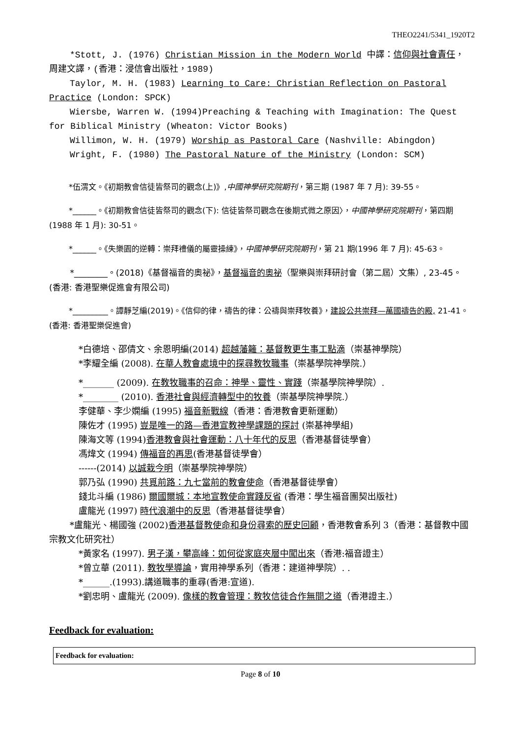THEO2241/5341_1920T2
*Stott, J. (1976) Christian Mission in the Modern World 中譯：信仰與社會責任，周建文譯，(香港：浸信會出版社，1989)
Taylor, M. H. (1983) Learning to Care: Christian Reflection on Pastoral Practice (London: SPCK)
Wiersbe, Warren W. (1994)Preaching & Teaching with Imagination: The Quest for Biblical Ministry (Wheaton: Victor Books)
Willimon, W. H. (1979) Worship as Pastoral Care (Nashville: Abingdon)
Wright, F. (1980) The Pastoral Nature of the Ministry (London: SCM)
   *伍渭文。《初期教會信徒皆祭司的觀念(上)》,中國神學研究院期刊，第三期 (1987 年 7 月): 39-55。
   *______。《初期教會信徒皆祭司的觀念(下): 信徒皆祭司觀念在後期式微之原因〉，中國神學研究院期刊，第四期(1988 年 1 月): 30-51。
   *______。《失樂園的逆轉：崇拜禮儀的屬靈操練》，中國神學研究院期刊，第 21 期(1996 年 7 月): 45-63。
   *________。(2018)《基督福音的奧祕》，基督福音的奧祕（聖樂與崇拜研討會（第二屆）文集）, 23-45。(香港: 香港聖樂促進會有限公司)
   *_________。譚靜芝編(2019)。《信仰的律，禱告的律：公禱與崇拜牧養》，建設公共崇拜—萬國禱告的殿, 21-41。(香港: 香港聖樂促進會)
*白德培、邵倩文、余恩明編(2014) 超越藩籬：基督教更生事工點滴（崇基神學院）
*李耀全編 (2008). 在華人教會處境中的探尋教牧職事（崇基學院神學院.）
*_______ (2009). 在教牧職事的召命：神學、靈性、實踐（崇基學院神學院）.
*________ (2010). 香港社會與經濟轉型中的牧養（崇基學院神學院.）
李健華、李少嫻編 (1995) 福音新戰線（香港：香港教會更新運動）
陳佐才 (1995) 豈是唯一的路—香港宣教神學課題的探討 (崇基神學組)
陳海文等 (1994)香港教會與社會運動：八十年代的反思（香港基督徒學會）
馮煒文 (1994) 傳福音的再思(香港基督徒學會）
------(2014) 以誠栽今明（崇基學院神學院）
郭乃弘 (1990) 共覓前路：九七當前的教會使命（香港基督徒學會）
錢北斗編 (1986) 爾國爾城：本地宣教使命實踐反省 (香港：學生福音團契出版社)
盧龍光 (1997) 時代浪潮中的反思（香港基督徒學會）
*盧龍光、楊國強 (2002)香港基督教使命和身份尋索的歷史回顧，香港教會系列 3（香港：基督教中國宗教文化研究社）
*黃家名 (1997). 男子漢，攀高峰：如何從家庭夾層中闖出來（香港:福音證主）
*曾立華 (2011). 教牧學導論，實用神學系列（香港：建道神學院）. .
*______.(1993).講道職事的重尋(香港:宣道).
*劉忠明、盧龍光 (2009). 像樣的教會管理：教牧信徒合作無間之道（香港證主.）
Feedback for evaluation:
| Feedback for evaluation: |
Page 8 of 10